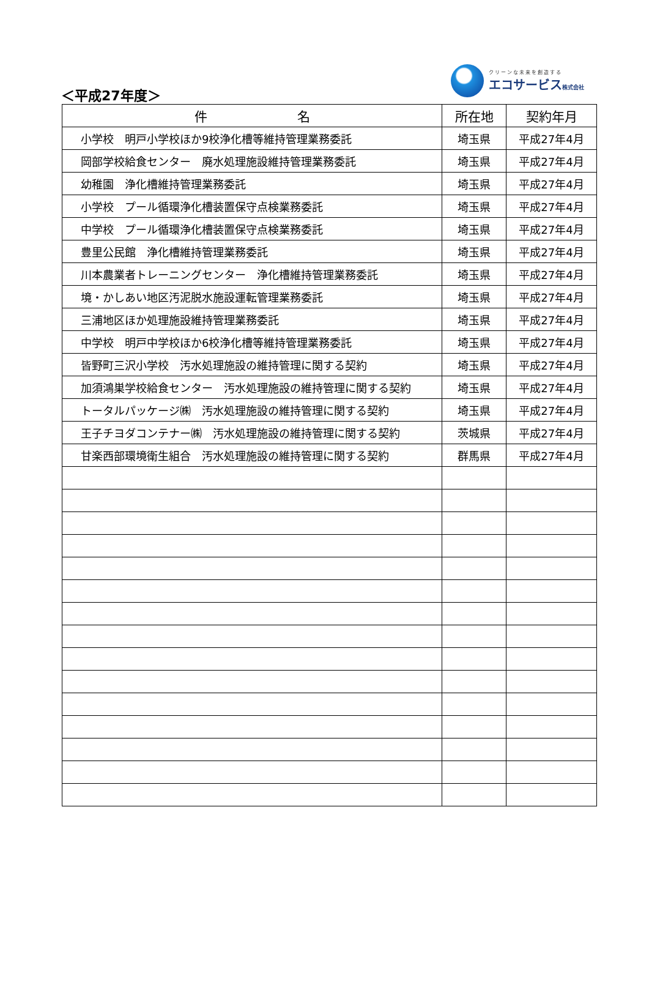＜平成27年度＞
クリーンな未来を創造する
エコサービス株式会社
| 件 名 | 所在地 | 契約年月 |
| --- | --- | --- |
| 小学校 明戸小学校ほか9校浄化槽等維持管理業務委託 | 埼玉県 | 平成27年4月 |
| 岡部学校給食センター 廃水処理施設維持管理業務委託 | 埼玉県 | 平成27年4月 |
| 幼稚園 浄化槽維持管理業務委託 | 埼玉県 | 平成27年4月 |
| 小学校 プール循環浄化槽装置保守点検業務委託 | 埼玉県 | 平成27年4月 |
| 中学校 プール循環浄化槽装置保守点検業務委託 | 埼玉県 | 平成27年4月 |
| 豊里公民館 浄化槽維持管理業務委託 | 埼玉県 | 平成27年4月 |
| 川本農業者トレーニングセンター 浄化槽維持管理業務委託 | 埼玉県 | 平成27年4月 |
| 境・かしあい地区汚泥脱水施設運転管理業務委託 | 埼玉県 | 平成27年4月 |
| 三浦地区ほか処理施設維持管理業務委託 | 埼玉県 | 平成27年4月 |
| 中学校 明戸中学校ほか6校浄化槽等維持管理業務委託 | 埼玉県 | 平成27年4月 |
| 皆野町三沢小学校 汚水処理施設の維持管理に関する契約 | 埼玉県 | 平成27年4月 |
| 加須鴻巣学校給食センター 汚水処理施設の維持管理に関する契約 | 埼玉県 | 平成27年4月 |
| トータルパッケージ㈱ 汚水処理施設の維持管理に関する契約 | 埼玉県 | 平成27年4月 |
| 王子チヨダコンテナー㈱ 汚水処理施設の維持管理に関する契約 | 茨城県 | 平成27年4月 |
| 甘楽西部環境衛生組合 汚水処理施設の維持管理に関する契約 | 群馬県 | 平成27年4月 |